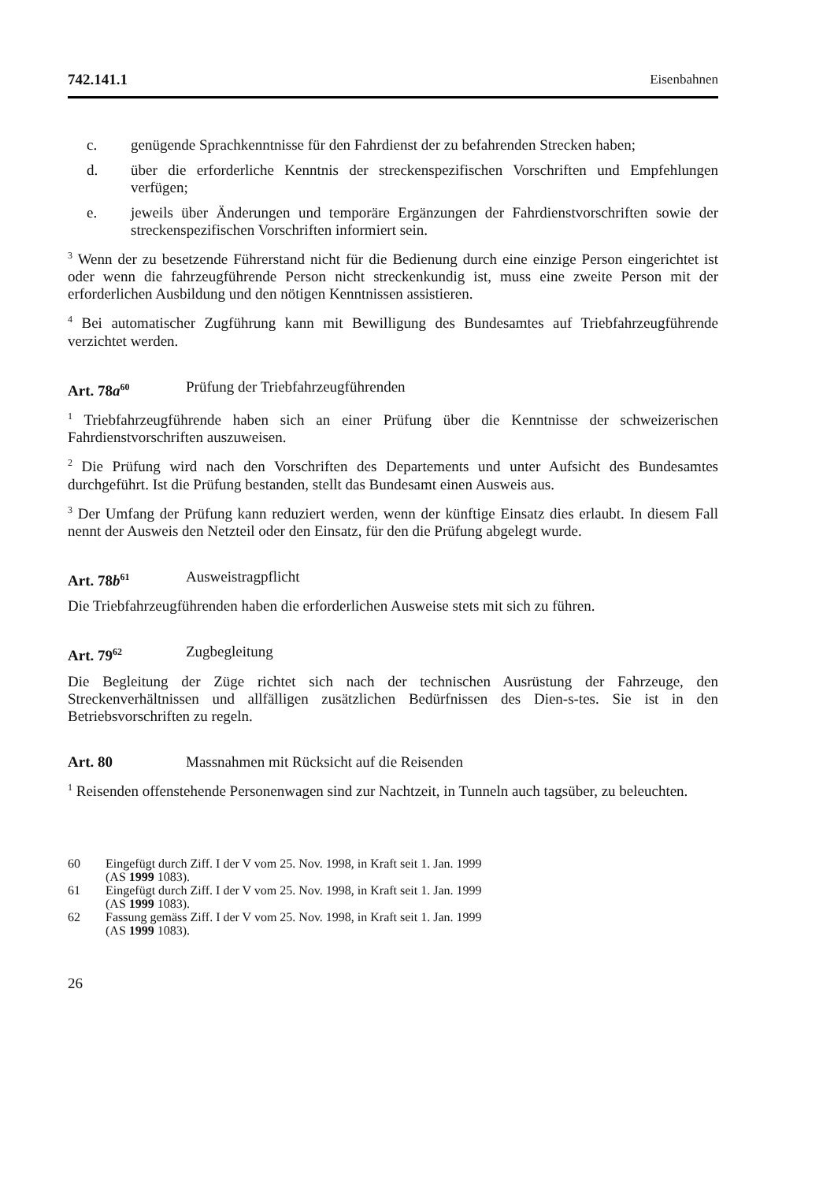742.141.1 Eisenbahnen
c. genügende Sprachkenntnisse für den Fahrdienst der zu befahrenden Strecken haben;
d. über die erforderliche Kenntnis der streckenspezifischen Vorschriften und Empfehlungen verfügen;
e. jeweils über Änderungen und temporäre Ergänzungen der Fahrdienstvorschriften sowie der streckenspezifischen Vorschriften informiert sein.
<sup>3</sup> Wenn der zu besetzende Führerstand nicht für die Bedienung durch eine einzige Person eingerichtet ist oder wenn die fahrzeugführende Person nicht streckenkundig ist, muss eine zweite Person mit der erforderlichen Ausbildung und den nötigen Kenntnissen assistieren.
<sup>4</sup> Bei automatischer Zugführung kann mit Bewilligung des Bundesamtes auf Triebfahrzeugführende verzichtet werden.
Art. 78a<sup>60</sup> Prüfung der Triebfahrzeugführenden
<sup>1</sup> Triebfahrzeugführende haben sich an einer Prüfung über die Kenntnisse der schweizerischen Fahrdienstvorschriften auszuweisen.
<sup>2</sup> Die Prüfung wird nach den Vorschriften des Departements und unter Aufsicht des Bundesamtes durchgeführt. Ist die Prüfung bestanden, stellt das Bundesamt einen Ausweis aus.
<sup>3</sup> Der Umfang der Prüfung kann reduziert werden, wenn der künftige Einsatz dies erlaubt. In diesem Fall nennt der Ausweis den Netzteil oder den Einsatz, für den die Prüfung abgelegt wurde.
Art. 78b<sup>61</sup> Ausweistragpflicht
Die Triebfahrzeugführenden haben die erforderlichen Ausweise stets mit sich zu führen.
Art. 79<sup>62</sup> Zugbegleitung
Die Begleitung der Züge richtet sich nach der technischen Ausrüstung der Fahrzeuge, den Streckenverhältnissen und allfälligen zusätzlichen Bedürfnissen des Dien-s-tes. Sie ist in den Betriebsvorschriften zu regeln.
Art. 80 Massnahmen mit Rücksicht auf die Reisenden
<sup>1</sup> Reisenden offenstehende Personenwagen sind zur Nachtzeit, in Tunneln auch tagsüber, zu beleuchten.
60 Eingefügt durch Ziff. I der V vom 25. Nov. 1998, in Kraft seit 1. Jan. 1999
(AS 1999 1083).
61 Eingefügt durch Ziff. I der V vom 25. Nov. 1998, in Kraft seit 1. Jan. 1999
(AS 1999 1083).
62 Fassung gemäss Ziff. I der V vom 25. Nov. 1998, in Kraft seit 1. Jan. 1999
(AS 1999 1083).
26